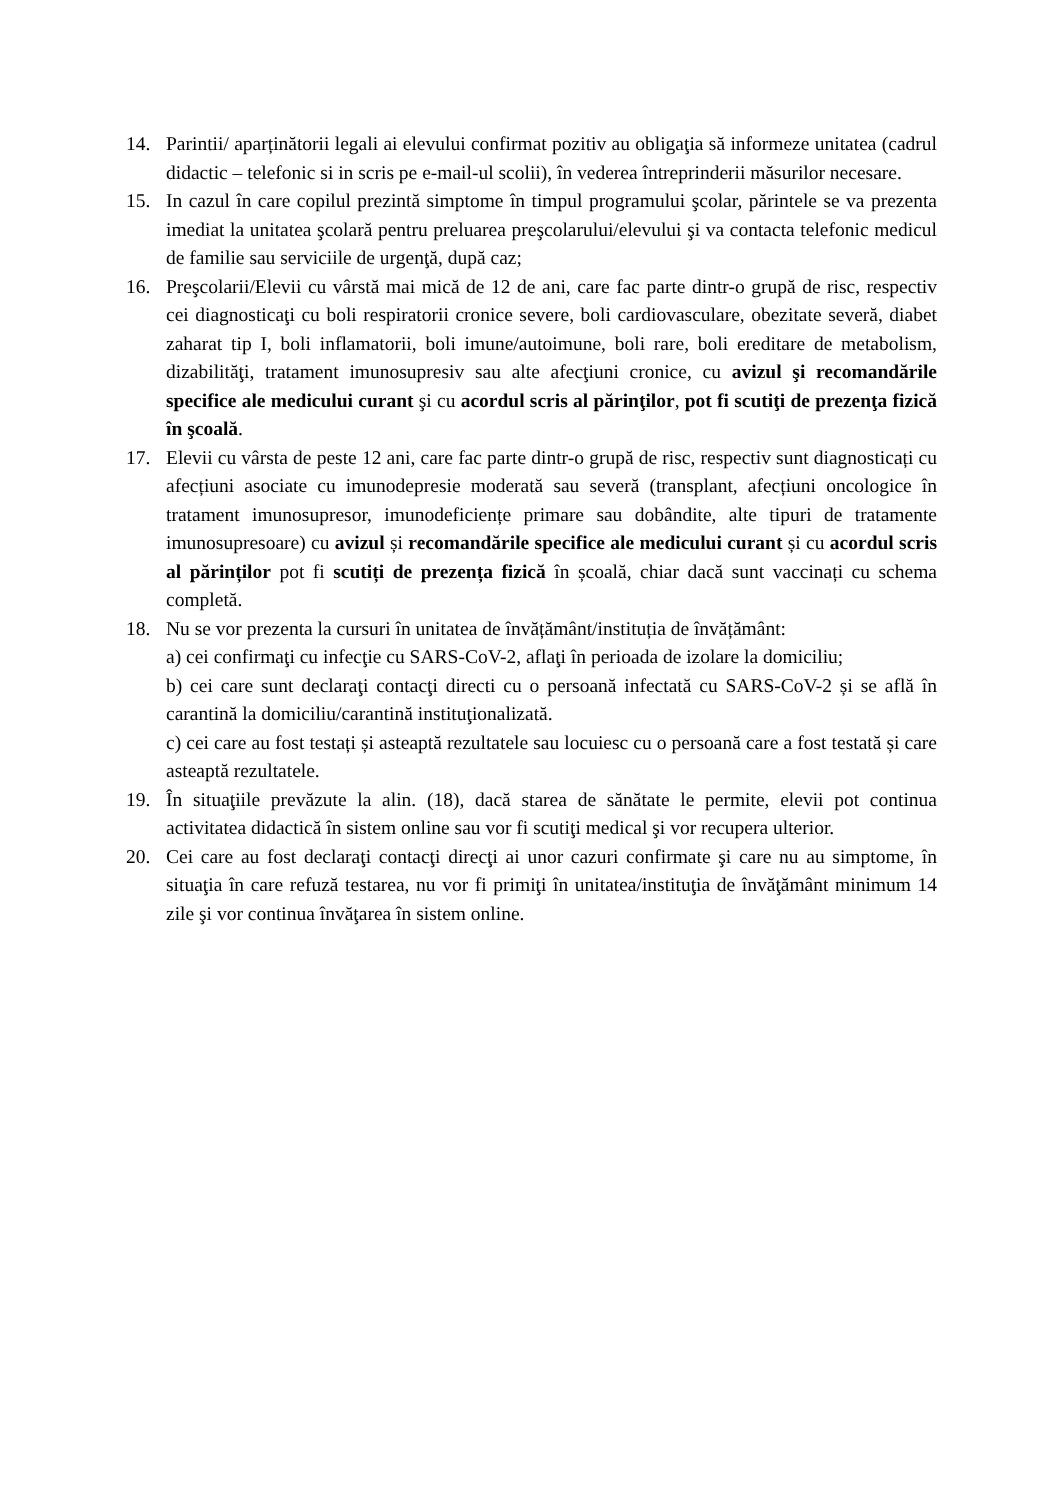14. Parintii/ aparținătorii legali ai elevului confirmat pozitiv au obligaţia să informeze unitatea (cadrul didactic – telefonic si in scris pe e-mail-ul scolii), în vederea întreprinderii măsurilor necesare.
15. In cazul în care copilul prezintă simptome în timpul programului şcolar, părintele se va prezenta imediat la unitatea şcolară pentru preluarea preşcolarului/elevului şi va contacta telefonic medicul de familie sau serviciile de urgenţă, după caz;
16. Preşcolarii/Elevii cu vârstă mai mică de 12 de ani, care fac parte dintr-o grupă de risc, respectiv cei diagnosticaţi cu boli respiratorii cronice severe, boli cardiovasculare, obezitate severă, diabet zaharat tip I, boli inflamatorii, boli imune/autoimune, boli rare, boli ereditare de metabolism, dizabilităţi, tratament imunosupresiv sau alte afecţiuni cronice, cu avizul şi recomandările specifice ale medicului curant şi cu acordul scris al părinţilor, pot fi scutiţi de prezenţa fizică în şcoală.
17. Elevii cu vârsta de peste 12 ani, care fac parte dintr-o grupă de risc, respectiv sunt diagnosticați cu afecțiuni asociate cu imunodepresie moderată sau severă (transplant, afecțiuni oncologice în tratament imunosupresor, imunodeficiențe primare sau dobândite, alte tipuri de tratamente imunosupresoare) cu avizul și recomandările specifice ale medicului curant și cu acordul scris al părinților pot fi scutiți de prezența fizică în școală, chiar dacă sunt vaccinați cu schema completă.
18. Nu se vor prezenta la cursuri în unitatea de învățământ/instituția de învățământ:
a) cei confirmaţi cu infecţie cu SARS-CoV-2, aflaţi în perioada de izolare la domiciliu;
b) cei care sunt declaraţi contacţi directi cu o persoană infectată cu SARS-CoV-2 și se află în carantină la domiciliu/carantină instituţionalizată.
c) cei care au fost testați și asteaptă rezultatele sau locuiesc cu o persoană care a fost testată și care asteaptă rezultatele.
19. În situaţiile prevăzute la alin. (18), dacă starea de sănătate le permite, elevii pot continua activitatea didactică în sistem online sau vor fi scutiţi medical şi vor recupera ulterior.
20. Cei care au fost declaraţi contacţi direcţi ai unor cazuri confirmate şi care nu au simptome, în situaţia în care refuză testarea, nu vor fi primiţi în unitatea/instituţia de învăţământ minimum 14 zile şi vor continua învăţarea în sistem online.